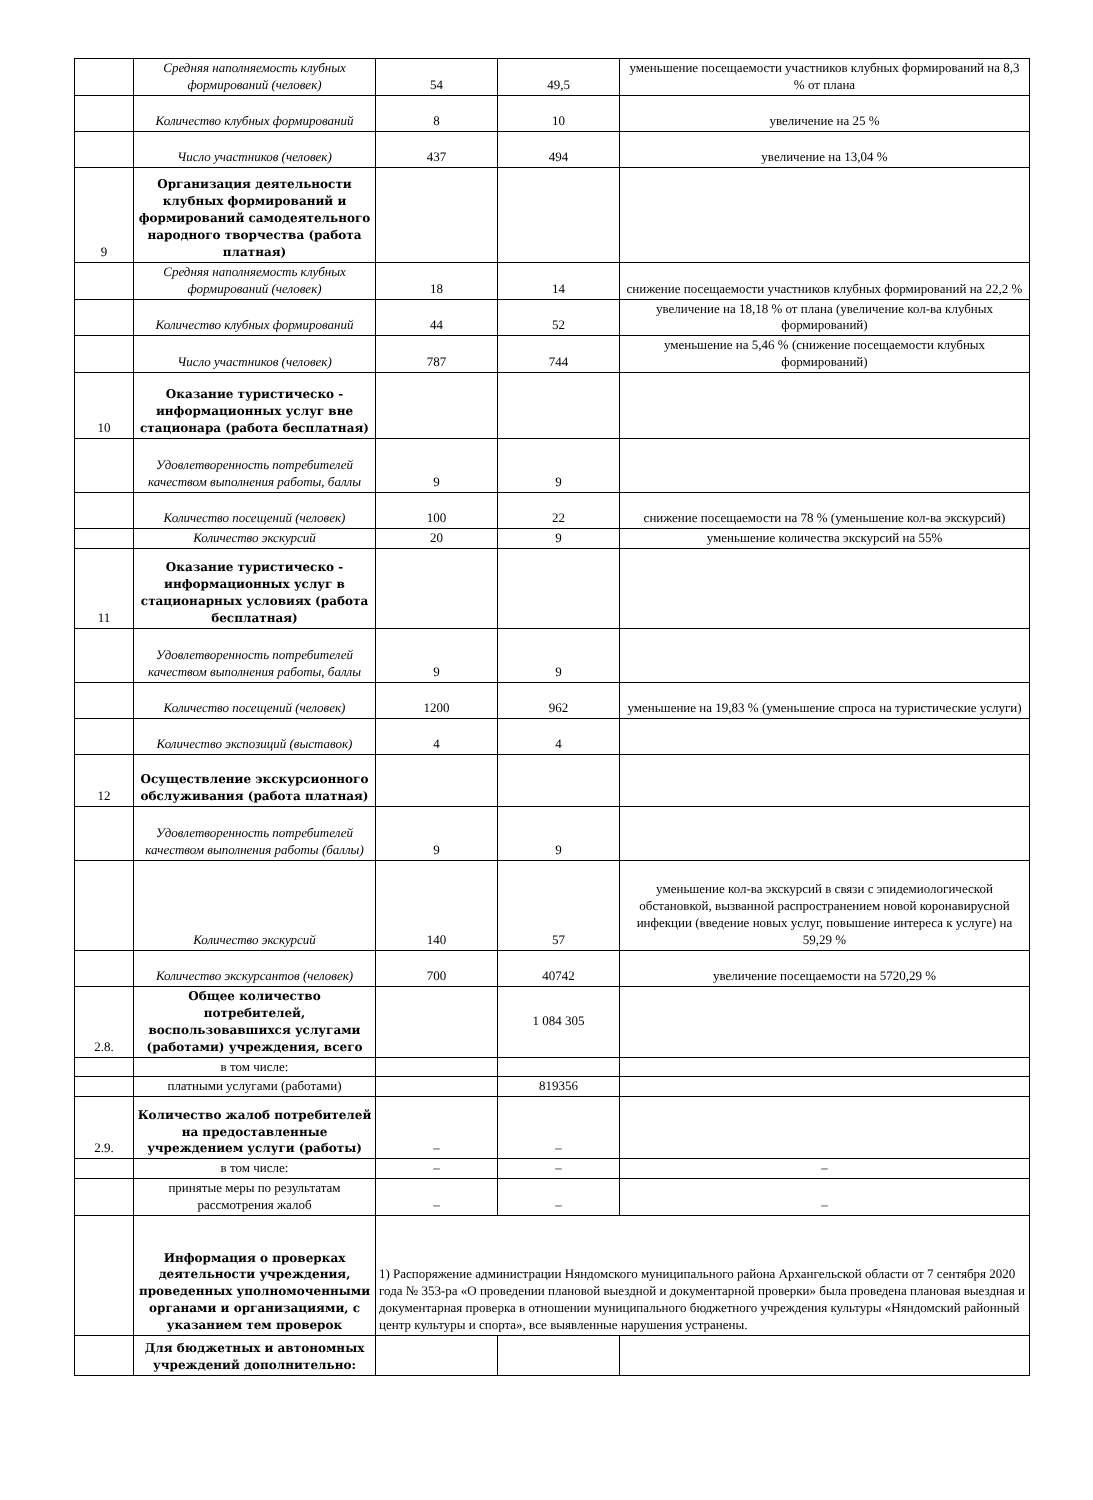| | Средняя наполняемость клубных формирований (человек) | 54 | 49,5 | уменьшение посещаемости участников клубных формирований на 8,3 % от плана |
| | Количество клубных формирований | 8 | 10 | увеличение на 25 % |
| | Число участников (человек) | 437 | 494 | увеличение на 13,04 % |
| 9 | Организация деятельности клубных формирований и формирований самодеятельного народного творчества (работа платная) | | | |
| | Средняя наполняемость клубных формирований (человек) | 18 | 14 | снижение посещаемости участников клубных формирований на 22,2 % |
| | Количество клубных формирований | 44 | 52 | увеличение на 18,18 % от плана (увеличение кол-ва клубных формирований) |
| | Число участников (человек) | 787 | 744 | уменьшение на 5,46 % (снижение посещаемости клубных формирований) |
| 10 | Оказание туристическо - информационных услуг вне стационара (работа бесплатная) | | | |
| | Удовлетворенность потребителей качеством выполнения работы, баллы | 9 | 9 | |
| | Количество посещений (человек) | 100 | 22 | снижение посещаемости на 78 % (уменьшение кол-ва экскурсий) |
| | Количество экскурсий | 20 | 9 | уменьшение количества экскурсий на 55% |
| 11 | Оказание туристическо - информационных услуг в стационарных условиях (работа бесплатная) | | | |
| | Удовлетворенность потребителей качеством выполнения работы, баллы | 9 | 9 | |
| | Количество посещений (человек) | 1200 | 962 | уменьшение на 19,83 % (уменьшение спроса на туристические услуги) |
| | Количество экспозиций (выставок) | 4 | 4 | |
| 12 | Осуществление экскурсионного обслуживания (работа платная) | | | |
| | Удовлетворенность потребителей качеством выполнения работы (баллы) | 9 | 9 | |
| | Количество экскурсий | 140 | 57 | уменьшение кол-ва экскурсий в связи с эпидемиологической обстановкой, вызванной распространением новой коронавирусной инфекции (введение новых услуг, повышение интереса к услуге) на 59,29 % |
| | Количество экскурсантов (человек) | 700 | 40742 | увеличение посещаемости на 5720,29 % |
| 2.8. | Общее количество потребителей, воспользовавшихся услугами (работами) учреждения, всего | | 1 084 305 | |
| | в том числе: | | | |
| | платными услугами (работами) | | 819356 | |
| 2.9. | Количество жалоб потребителей на предоставленные учреждением услуги (работы) | – | – | |
| | в том числе: | – | – | – |
| | принятые меры по результатам рассмотрения жалоб | – | – | – |
| | Информация о проверках деятельности учреждения, проведенных уполномоченными органами и организациями, с указанием тем проверок | 1) Распоряжение администрации Няндомского муниципального района Архангельской области от 7 сентября 2020 года № 353-ра «О проведении плановой выездной и документарной проверки» была проведена плановая выездная и документарная проверка в отношении муниципального бюджетного учреждения культуры «Няндомский районный центр культуры и спорта», все выявленные нарушения устранены. | | |
| | Для бюджетных и автономных учреждений дополнительно: | | | |